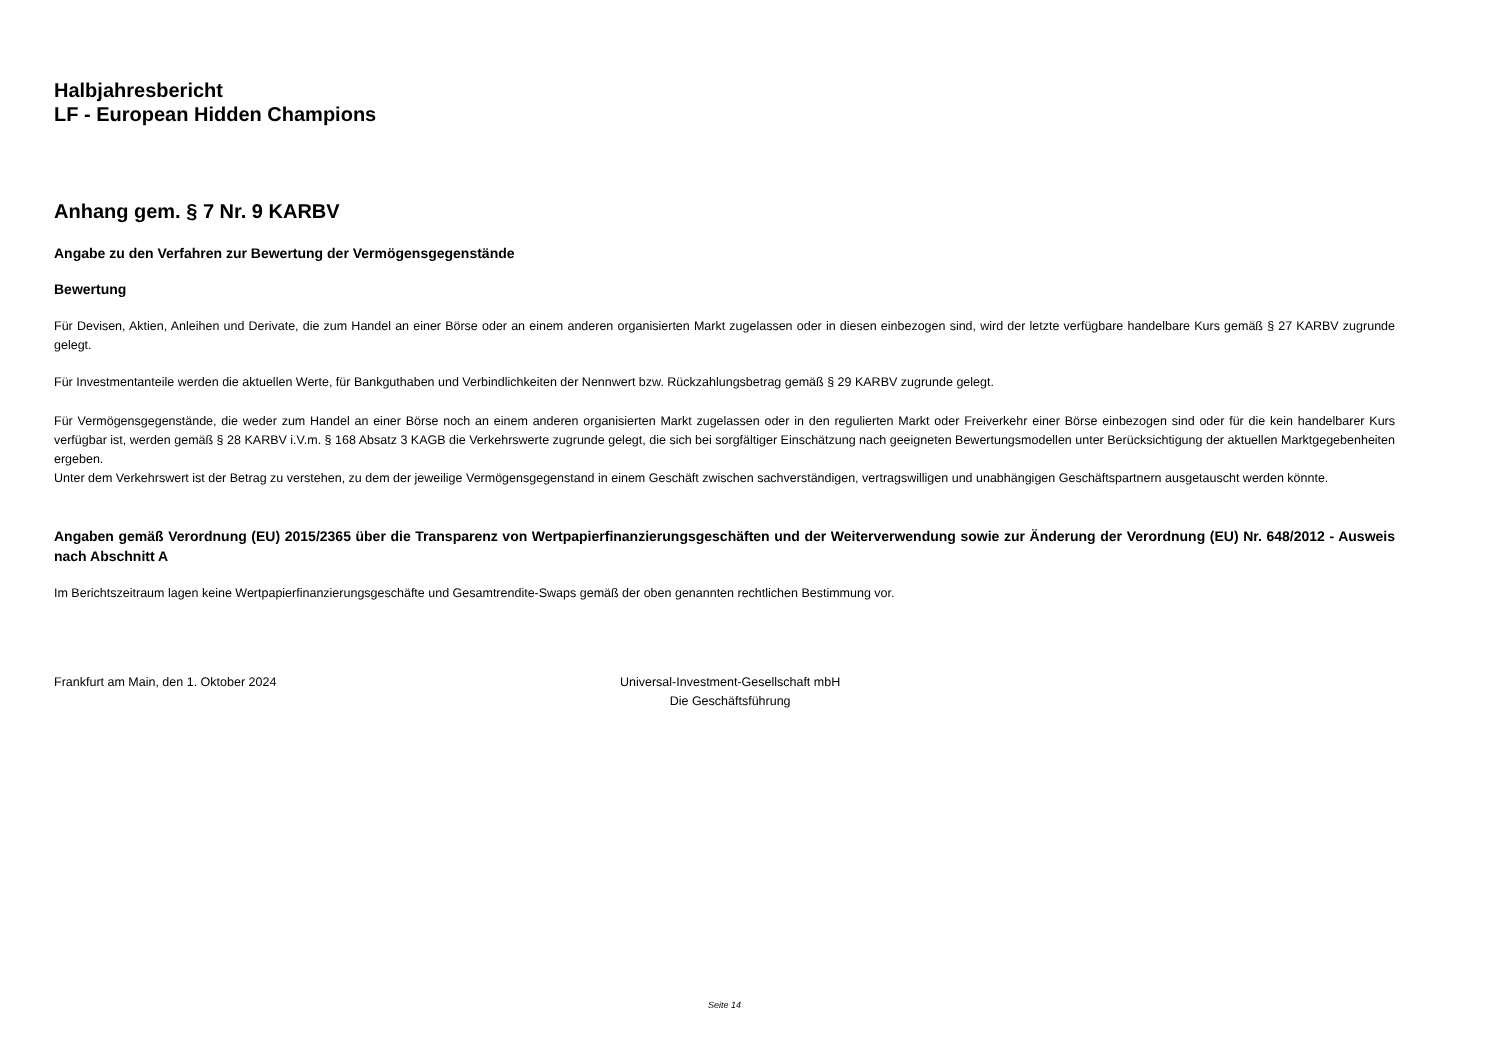Halbjahresbericht
LF - European Hidden Champions
Anhang gem. § 7 Nr. 9 KARBV
Angabe zu den Verfahren zur Bewertung der Vermögensgegenstände
Bewertung
Für Devisen, Aktien, Anleihen und Derivate, die zum Handel an einer Börse oder an einem anderen organisierten Markt zugelassen oder in diesen einbezogen sind, wird der letzte verfügbare handelbare Kurs gemäß § 27 KARBV zugrunde gelegt.
Für Investmentanteile werden die aktuellen Werte, für Bankguthaben und Verbindlichkeiten der Nennwert bzw. Rückzahlungsbetrag gemäß § 29 KARBV zugrunde gelegt.
Für Vermögensgegenstände, die weder zum Handel an einer Börse noch an einem anderen organisierten Markt zugelassen oder in den regulierten Markt oder Freiverkehr einer Börse einbezogen sind oder für die kein handelbarer Kurs verfügbar ist, werden gemäß § 28 KARBV i.V.m. § 168 Absatz 3 KAGB die Verkehrswerte zugrunde gelegt, die sich bei sorgfältiger Einschätzung nach geeigneten Bewertungsmodellen unter Berücksichtigung der aktuellen Marktgegebenheiten ergeben.
Unter dem Verkehrswert ist der Betrag zu verstehen, zu dem der jeweilige Vermögensgegenstand in einem Geschäft zwischen sachverständigen, vertragswilligen und unabhängigen Geschäftspartnern ausgetauscht werden könnte.
Angaben gemäß Verordnung (EU) 2015/2365 über die Transparenz von Wertpapierfinanzierungsgeschäften und der Weiterverwendung sowie zur Änderung der Verordnung (EU) Nr. 648/2012 - Ausweis nach Abschnitt A
Im Berichtszeitraum lagen keine Wertpapierfinanzierungsgeschäfte und Gesamtrendite-Swaps gemäß der oben genannten rechtlichen Bestimmung vor.
Frankfurt am Main, den 1. Oktober 2024 Universal-Investment-Gesellschaft mbH
Die Geschäftsführung
Seite 14